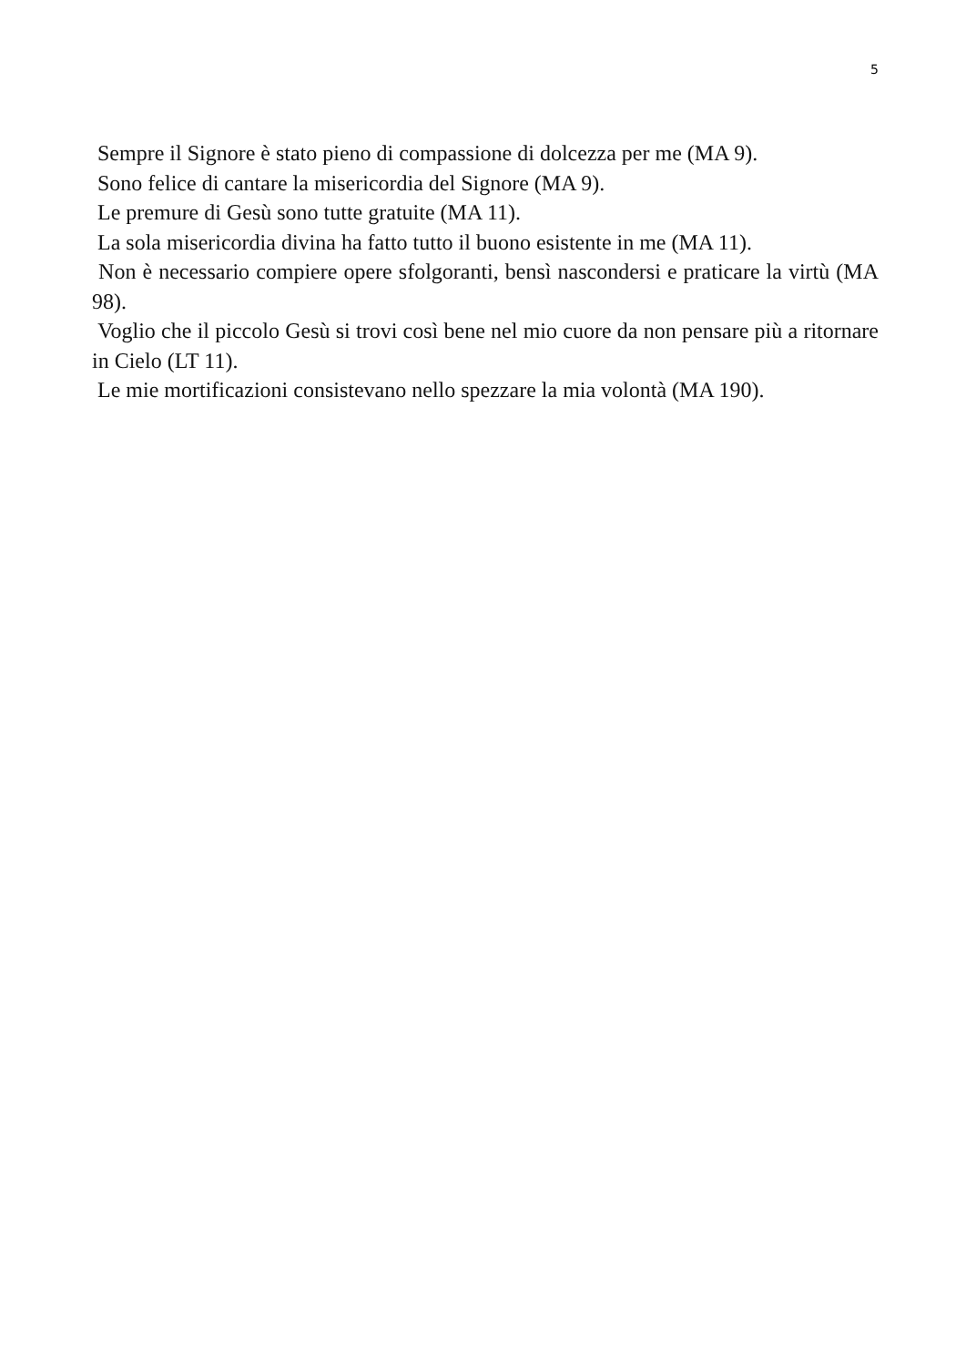5
Sempre il Signore è stato pieno di compassione di dolcezza per me (MA 9).
Sono felice di cantare la misericordia del Signore (MA 9).
Le premure di Gesù sono tutte gratuite (MA 11).
La sola misericordia divina ha fatto tutto il buono esistente in me (MA 11).
Non è necessario compiere opere sfolgoranti, bensì nascondersi e praticare la virtù (MA 98).
Voglio che il piccolo Gesù si trovi così bene nel mio cuore da non pensare più a ritornare in Cielo (LT 11).
Le mie mortificazioni consistevano nello spezzare la mia volontà (MA 190).